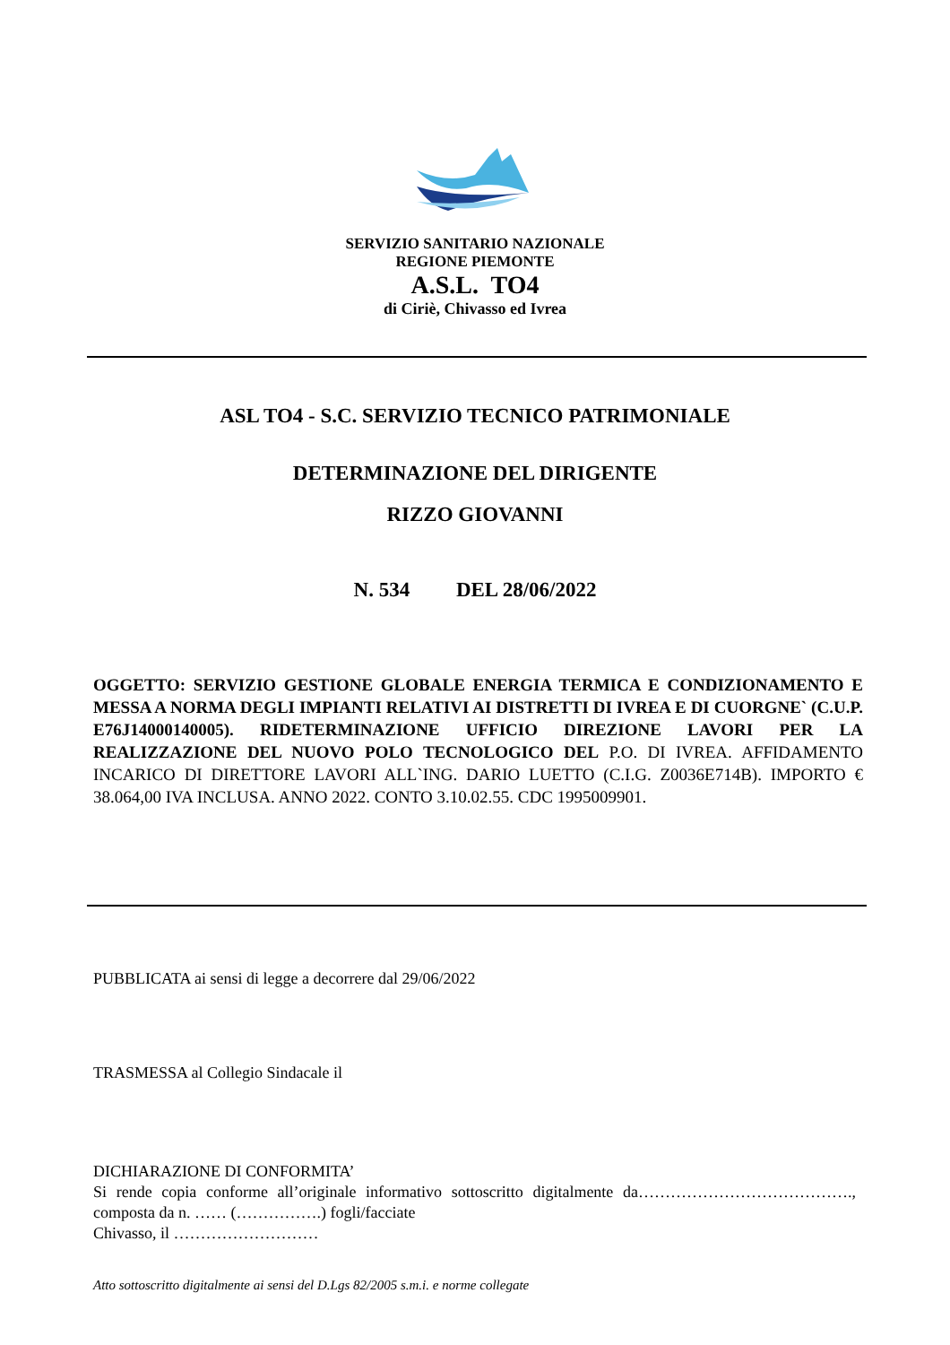SERVIZIO SANITARIO NAZIONALE
REGIONE PIEMONTE
A.S.L. TO4
di Ciriè, Chivasso ed Ivrea
ASL TO4 - S.C. SERVIZIO TECNICO PATRIMONIALE
DETERMINAZIONE DEL DIRIGENTE
RIZZO GIOVANNI
N. 534 DEL 28/06/2022
OGGETTO: SERVIZIO GESTIONE GLOBALE ENERGIA TERMICA E CONDIZIONAMENTO E MESSA A NORMA DEGLI IMPIANTI RELATIVI AI DISTRETTI DI IVREA E DI CUORGNE` (C.U.P. E76J14000140005). RIDETERMINAZIONE UFFICIO DIREZIONE LAVORI PER LA REALIZZAZIONE DEL NUOVO POLO TECNOLOGICO DEL P.O. DI IVREA. AFFIDAMENTO INCARICO DI DIRETTORE LAVORI ALL`ING. DARIO LUETTO (C.I.G. Z0036E714B). IMPORTO € 38.064,00 IVA INCLUSA. ANNO 2022. CONTO 3.10.02.55. CDC 1995009901.
PUBBLICATA ai sensi di legge a decorrere dal 29/06/2022
TRASMESSA al Collegio Sindacale il
DICHIARAZIONE DI CONFORMITA’
Si rende copia conforme all’originale informativo sottoscritto digitalmente da…………………………………., composta da n. …… (…………….) fogli/facciate
Chivasso, il ………………………
Atto sottoscritto digitalmente ai sensi del D.Lgs 82/2005 s.m.i. e norme collegate